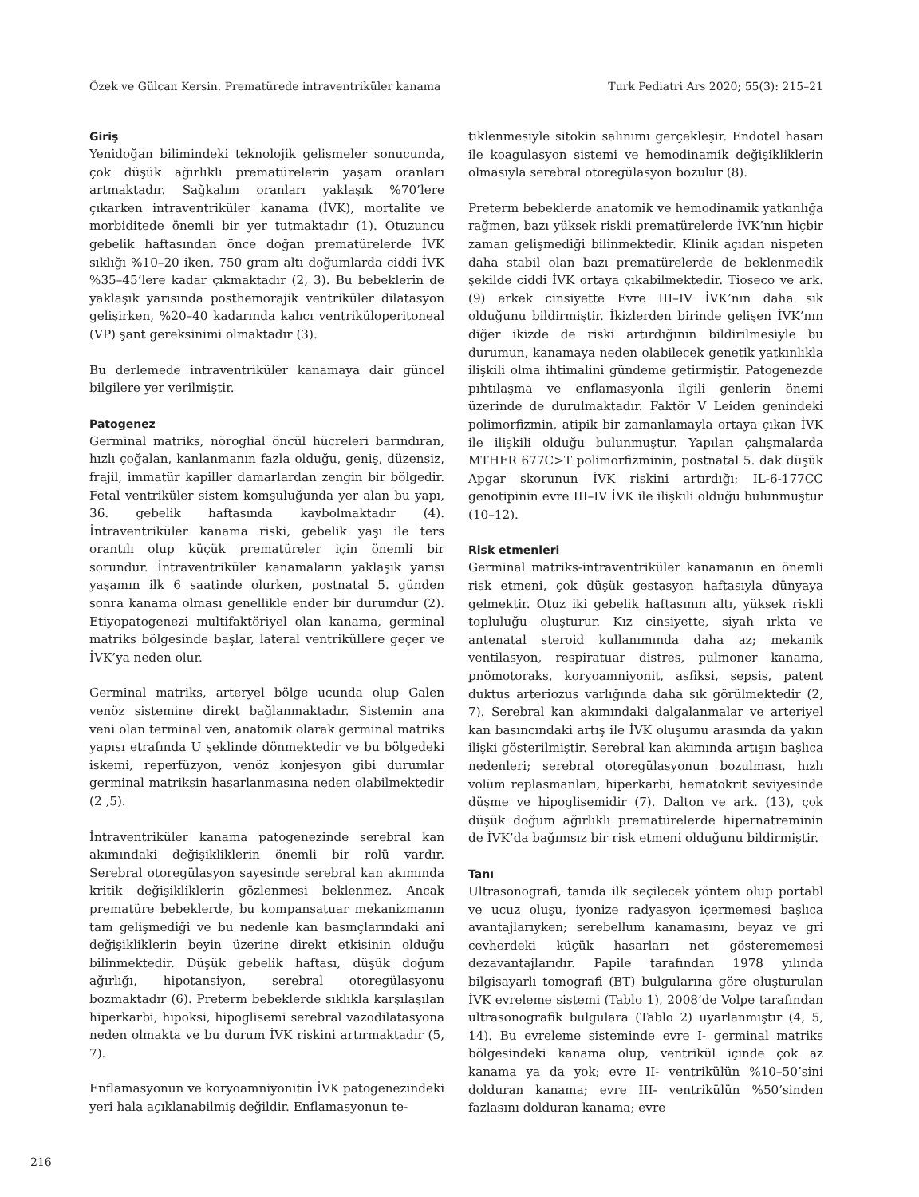Özek ve Gülcan Kersin. Prematürede intraventriküler kanama Turk Pediatri Ars 2020; 55(3): 215–21
Giriş
Yenidoğan bilimindeki teknolojik gelişmeler sonucunda, çok düşük ağırlıklı prematürelerin yaşam oranları artmaktadır. Sağkalım oranları yaklaşık %70’lere çıkarken intraventriküler kanama (İVK), mortalite ve morbiditede önemli bir yer tutmaktadır (1). Otuzuncu gebelik haftasından önce doğan prematürelerde İVK sıklığı %10–20 iken, 750 gram altı doğumlarda ciddi İVK %35–45’lere kadar çıkmaktadır (2, 3). Bu bebeklerin de yaklaşık yarısında posthemorajik ventriküler dilatasyon gelişirken, %20–40 kadarında kalıcı ventriküloperitoneal (VP) şant gereksinimi olmaktadır (3).
Bu derlemede intraventriküler kanamaya dair güncel bilgilere yer verilmiştir.
Patogenez
Germinal matriks, nöroglial öncül hücreleri barındıran, hızlı çoğalan, kanlanmanın fazla olduğu, geniş, düzensiz, frajil, immatür kapiller damarlardan zengin bir bölgedir. Fetal ventriküler sistem komşuluğunda yer alan bu yapı, 36. gebelik haftasında kaybolmaktadır (4). İntraventriküler kanama riski, gebelik yaşı ile ters orantılı olup küçük prematüreler için önemli bir sorundur. İntraventriküler kanamaların yaklaşık yarısı yaşamın ilk 6 saatinde olurken, postnatal 5. günden sonra kanama olması genellikle ender bir durumdur (2). Etiyopatogenezi multifaktöriyel olan kanama, germinal matriks bölgesinde başlar, lateral ventriküllere geçer ve İVK’ya neden olur.
Germinal matriks, arteryel bölge ucunda olup Galen venöz sistemine direkt bağlanmaktadır. Sistemin ana veni olan terminal ven, anatomik olarak germinal matriks yapısı etrafında U şeklinde dönmektedir ve bu bölgedeki iskemi, reperfüzyon, venöz konjesyon gibi durumlar germinal matriksin hasarlanmasına neden olabilmektedir (2 ,5).
İntraventriküler kanama patogenezinde serebral kan akımındaki değişikliklerin önemli bir rolü vardır. Serebral otoregülasyon sayesinde serebral kan akımında kritik değişikliklerin gözlenmesi beklenmez. Ancak prematüre bebeklerde, bu kompansatuar mekanizmanın tam gelişmediği ve bu nedenle kan basınçlarındaki ani değişikliklerin beyin üzerine direkt etkisinin olduğu bilinmektedir. Düşük gebelik haftası, düşük doğum ağırlığı, hipotansiyon, serebral otoregülasyonu bozmaktadır (6). Preterm bebeklerde sıklıkla karşılaşılan hiperkarbi, hipoksi, hipoglisemi serebral vazodilatasyona neden olmakta ve bu durum İVK riskini artırmaktadır (5, 7).
Enflamasyonun ve koryoamniyonitin İVK patogenezindeki yeri hala açıklanabilmiş değildir. Enflamasyonun te-
tiklenmesiyle sitokin salınımı gerçekleşir. Endotel hasarı ile koagulasyon sistemi ve hemodinamik değişikliklerin olmasıyla serebral otoregülasyon bozulur (8).
Preterm bebeklerde anatomik ve hemodinamik yatkınlığa rağmen, bazı yüksek riskli prematürelerde İVK’nın hiçbir zaman gelişmediği bilinmektedir. Klinik açıdan nispeten daha stabil olan bazı prematürelerde de beklenmedik şekilde ciddi İVK ortaya çıkabilmektedir. Tioseco ve ark. (9) erkek cinsiyette Evre III–IV İVK’nın daha sık olduğunu bildirmiştir. İkizlerden birinde gelişen İVK’nın diğer ikizde de riski artırdığının bildirilmesiyle bu durumun, kanamaya neden olabilecek genetik yatkınlıkla ilişkili olma ihtimalini gündeme getirmiştir. Patogenezde pıhtılaşma ve enflamasyonla ilgili genlerin önemi üzerinde de durulmaktadır. Faktör V Leiden genindeki polimorfizmin, atipik bir zamanlamayla ortaya çıkan İVK ile ilişkili olduğu bulunmuştur. Yapılan çalışmalarda MTHFR 677C>T polimorfizminin, postnatal 5. dak düşük Apgar skorunun İVK riskini artırdığı; IL-6-177CC genotipinin evre III–IV İVK ile ilişkili olduğu bulunmuştur (10–12).
Risk etmenleri
Germinal matriks-intraventriküler kanamanın en önemli risk etmeni, çok düşük gestasyon haftasıyla dünyaya gelmektir. Otuz iki gebelik haftasının altı, yüksek riskli topluluğu oluşturur. Kız cinsiyette, siyah ırkta ve antenatal steroid kullanımında daha az; mekanik ventilasyon, respiratuar distres, pulmoner kanama, pnömotoraks, koryoamniyonit, asfiksi, sepsis, patent duktus arteriozus varlığında daha sık görülmektedir (2, 7). Serebral kan akımındaki dalgalanmalar ve arteriyel kan basıncındaki artış ile İVK oluşumu arasında da yakın ilişki gösterilmiştir. Serebral kan akımında artışın başlıca nedenleri; serebral otoregülasyonun bozulması, hızlı volüm replasmanları, hiperkarbi, hematokrit seviyesinde düşme ve hipoglisemidir (7). Dalton ve ark. (13), çok düşük doğum ağırlıklı prematürelerde hipernatreminin de İVK’da bağımsız bir risk etmeni olduğunu bildirmiştir.
Tanı
Ultrasonografi, tanıda ilk seçilecek yöntem olup portabl ve ucuz oluşu, iyonize radyasyon içermemesi başlıca avantajlarıyken; serebellum kanamasını, beyaz ve gri cevherdeki küçük hasarları net gösterememesi dezavantajlarıdır. Papile tarafından 1978 yılında bilgisayarlı tomografi (BT) bulgularına göre oluşturulan İVK evreleme sistemi (Tablo 1), 2008’de Volpe tarafından ultrasonografik bulgulara (Tablo 2) uyarlanmıştır (4, 5, 14). Bu evreleme sisteminde evre I- germinal matriks bölgesindeki kanama olup, ventrikül içinde çok az kanama ya da yok; evre II- ventrikülün %10–50’sini dolduran kanama; evre III- ventrikülün %50’sinden fazlasını dolduran kanama; evre
216